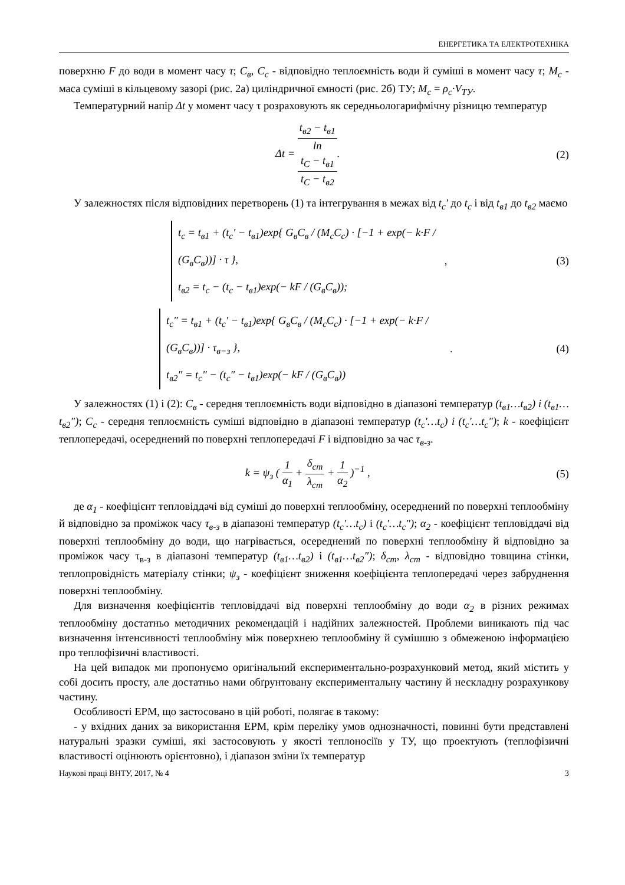ЕНЕРГЕТИКА ТА ЕЛЕКТРОТЕХНІКА
поверхню F до води в момент часу τ; C<sub>в</sub>, C<sub>c</sub> - відповідно теплоємність води й суміші в момент часу τ; M<sub>c</sub> - маса суміші в кільцевому зазорі (рис. 2а) циліндричної ємності (рис. 2б) ТУ; M<sub>c</sub> = ρ<sub>c</sub>·V<sub>ТУ</sub>.
Температурний напір Δt у момент часу τ розраховують як середньологарифмічну різницю температур
Δt = t<sub>в2</sub> − t<sub>в1</sub> ln
t<sub>C</sub> − t<sub>в1</sub>
t<sub>C</sub> − t<sub>в2</sub>.
(2)
У залежностях після відповідних перетворень (1) та інтегрування в межах від t<sub>c</sub>′ до t<sub>c</sub> і від t<sub>в1</sub> до t<sub>в2</sub> маємо
t<sub>c</sub> = t<sub>в1</sub> + (t<sub>c</sub>′ − t<sub>в1</sub>)exp{ G<sub>в</sub>C<sub>в</sub> / (M<sub>c</sub>C<sub>c</sub>) · [−1 + exp(− k·F / (G<sub>в</sub>C<sub>в</sub>))] · τ },
t<sub>в2</sub> = t<sub>c</sub> − (t<sub>c</sub> − t<sub>в1</sub>)exp(− kF / (G<sub>в</sub>C<sub>в</sub>));
, (3)
t<sub>c</sub>″ = t<sub>в1</sub> + (t<sub>c</sub>′ − t<sub>в1</sub>)exp{ G<sub>в</sub>C<sub>в</sub> / (M<sub>c</sub>C<sub>c</sub>) · [−1 + exp(− k·F / (G<sub>в</sub>C<sub>в</sub>))] · τ<sub>в−з</sub> },
t<sub>в2</sub>″ = t<sub>c</sub>″ − (t<sub>c</sub>″ − t<sub>в1</sub>)exp(− kF / (G<sub>в</sub>C<sub>в</sub>))
. (4)
У залежностях (1) і (2): C<sub>в</sub> - середня теплоємність води відповідно в діапазоні температур (t<sub>в1</sub>…t<sub>в2</sub>) і (t<sub>в1</sub>…t<sub>в2</sub>″); C<sub>c</sub> - середня теплоємність суміші відповідно в діапазоні температур (t<sub>c</sub>′…t<sub>c</sub>) і (t<sub>c</sub>′…t<sub>c</sub>″); k - коефіцієнт теплопередачі, осереднений по поверхні теплопередачі F і відповідно за час τ<sub>в-з</sub>.
k = ψ<sub>з</sub> ( 1 α<sub>1</sub> + δ<sub>cm</sub> λ<sub>cm</sub> + 1 α<sub>2</sub> )<sup>−1</sup> ,
(5)
де α<sub>1</sub> - коефіцієнт тепловіддачі від суміші до поверхні теплообміну, осереднений по поверхні теплообміну й відповідно за проміжок часу τ<sub>в-з</sub> в діапазоні температур (t<sub>c</sub>′…t<sub>c</sub>) і (t<sub>c</sub>′…t<sub>c</sub>″); α<sub>2</sub> - коефіцієнт тепловіддачі від поверхні теплообміну до води, що нагрівається, осереднений по поверхні теплообміну й відповідно за проміжок часу τ<sub>в-з</sub> в діапазоні температур (t<sub>в1</sub>…t<sub>в2</sub>) і (t<sub>в1</sub>…t<sub>в2</sub>″); δ<sub>cm</sub>, λ<sub>cm</sub> - відповідно товщина стінки, теплопровідність матеріалу стінки; ψ<sub>з</sub> - коефіцієнт зниження коефіцієнта теплопередачі через забруднення поверхні теплообміну.
Для визначення коефіцієнтів тепловіддачі від поверхні теплообміну до води α<sub>2</sub> в різних режимах теплообміну достатньо методичних рекомендацій і надійних залежностей. Проблеми виникають під час визначення інтенсивності теплообміну між поверхнею теплообміну й сумішшю з обмеженою інформацією про теплофізичні властивості.
На цей випадок ми пропонуємо оригінальний експериментально-розрахунковий метод, який містить у собі досить просту, але достатньо нами обґрунтовану експериментальну частину й нескладну розрахункову частину.
Особливості ЕРМ, що застосовано в цій роботі, полягає в такому:
- у вхідних даних за використання ЕРМ, крім переліку умов однозначності, повинні бути представлені натуральні зразки суміші, які застосовують у якості теплоносіїв у ТУ, що проектують (теплофізичні властивості оцінюють орієнтовно), і діапазон зміни їх температур
Наукові праці ВНТУ, 2017, № 4 3